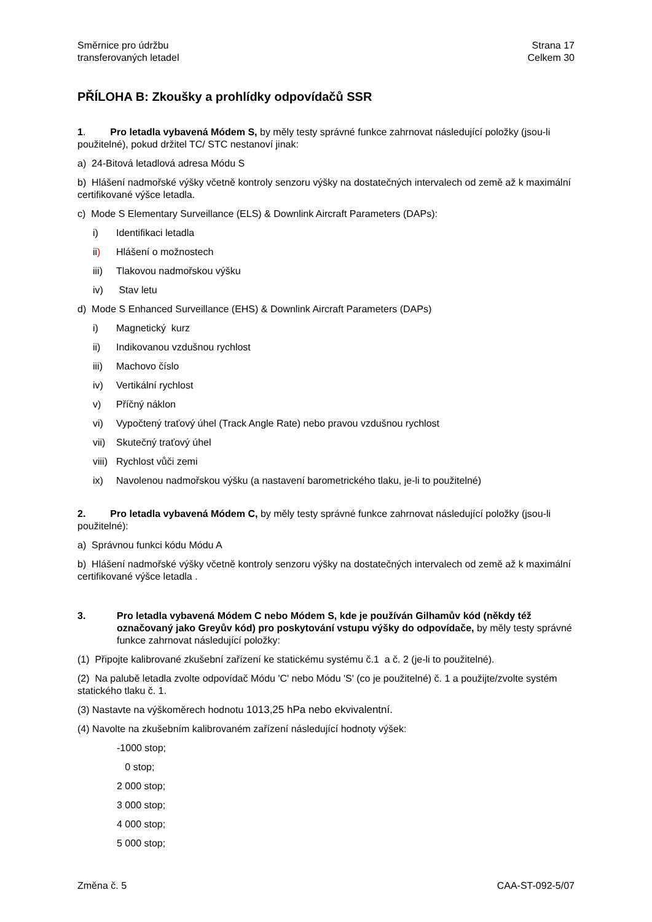Směrnice pro údržbu
transferovaných letadel
Strana 17
Celkem 30
PŘÍLOHA B: Zkoušky a prohlídky odpovídačů SSR
1. Pro letadla vybavená Módem S, by měly testy správné funkce zahrnovat následující položky (jsou-li použitelné), pokud držitel TC/ STC nestanoví jinak:
a) 24-Bitová letadlová adresa Módu S
b) Hlášení nadmořské výšky včetně kontroly senzoru výšky na dostatečných intervalech od země až k maximální certifikované výšce letadla.
c) Mode S Elementary Surveillance (ELS) & Downlink Aircraft Parameters (DAPs):
i) Identifikaci letadla
ii) Hlášení o možnostech
iii) Tlakovou nadmořskou výšku
iv) Stav letu
d) Mode S Enhanced Surveillance (EHS) & Downlink Aircraft Parameters (DAPs)
i) Magnetický kurz
ii) Indikovanou vzdušnou rychlost
iii) Machovo číslo
iv) Vertikální rychlost
v) Příčný náklon
vi) Vypočtený traťový úhel (Track Angle Rate) nebo pravou vzdušnou rychlost
vii) Skutečný traťový úhel
viii) Rychlost vůči zemi
ix) Navolenou nadmořskou výšku (a nastavení barometrického tlaku, je-li to použitelné)
2. Pro letadla vybavená Módem C, by měly testy správné funkce zahrnovat následující položky (jsou-li použitelné):
a) Správnou funkci kódu Módu A
b) Hlášení nadmořské výšky včetně kontroly senzoru výšky na dostatečných intervalech od země až k maximální certifikované výšce letadla .
3. Pro letadla vybavená Módem C nebo Módem S, kde je používán Gilhamův kód (někdy též označovaný jako Greyův kód) pro poskytování vstupu výšky do odpovídače, by měly testy správné funkce zahrnovat následující položky:
(1) Připojte kalibrované zkušební zařízení ke statickému systému č.1 a č. 2 (je-li to použitelné).
(2) Na palubě letadla zvolte odpovídač Módu 'C' nebo Módu 'S' (co je použitelné) č. 1 a použijte/zvolte systém statického tlaku č. 1.
(3) Nastavte na výškoměrech hodnotu 1013,25 hPa nebo ekvivalentní.
(4) Navolte na zkušebním kalibrovaném zařízení následující hodnoty výšek:
-1000 stop;
0 stop;
2 000 stop;
3 000 stop;
4 000 stop;
5 000 stop;
Změna č. 5 CAA-ST-092-5/07